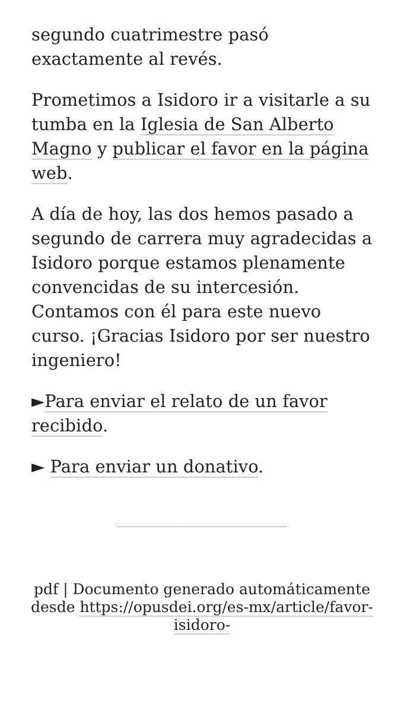segundo cuatrimestre pasó exactamente al revés.
Prometimos a Isidoro ir a visitarle a su tumba en la Iglesia de San Alberto Magno y publicar el favor en la página web.
A día de hoy, las dos hemos pasado a segundo de carrera muy agradecidas a Isidoro porque estamos plenamente convencidas de su intercesión. Contamos con él para este nuevo curso. ¡Gracias Isidoro por ser nuestro ingeniero!
►Para enviar el relato de un favor recibido.
► Para enviar un donativo.
pdf | Documento generado automáticamente desde https://opusdei.org/es-mx/article/favor-isidoro-